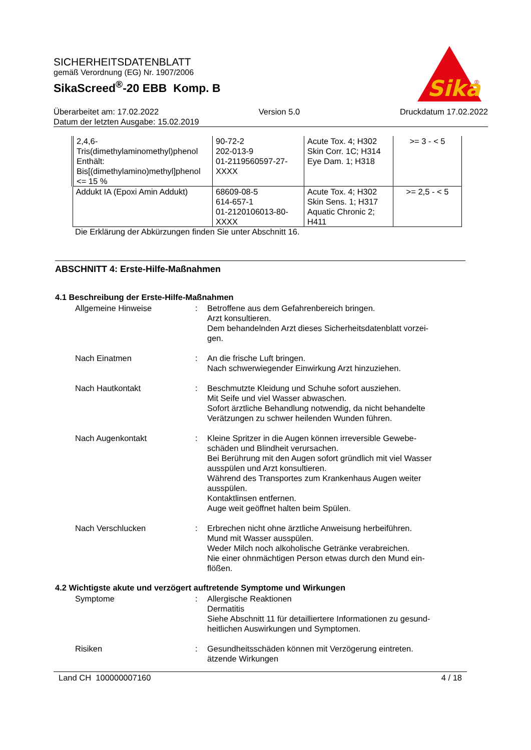SICHERHEITSDATENBLATT
gemäß Verordnung (EG) Nr. 1907/2006
SikaScreed<sup>®</sup>-20 EBB Komp. B
Sika
®
Überarbeitet am: 17.02.2022 Version 5.0 Druckdatum 17.02.2022
Datum der letzten Ausgabe: 15.02.2019
| 2,4,6- Tris(dimethylaminomethyl)phenol Enthält: Bis[(dimethylamino)methyl]phenol <= 15 % | 90-72-2 202-013-9 01-2119560597-27- XXXX | Acute Tox. 4; H302 Skin Corr. 1C; H314 Eye Dam. 1; H318 | >= 3 - < 5 |
| Addukt IA (Epoxi Amin Addukt) | 68609-08-5 614-657-1 01-2120106013-80- XXXX | Acute Tox. 4; H302 Skin Sens. 1; H317 Aquatic Chronic 2; H411 | >= 2,5 - < 5 |
Die Erklärung der Abkürzungen finden Sie unter Abschnitt 16.
ABSCHNITT 4: Erste-Hilfe-Maßnahmen
4.1 Beschreibung der Erste-Hilfe-Maßnahmen
Allgemeine Hinweise : Betroffene aus dem Gefahrenbereich bringen.
Arzt konsultieren.
Dem behandelnden Arzt dieses Sicherheitsdatenblatt vorzei-
gen.
Nach Einatmen : An die frische Luft bringen.
Nach schwerwiegender Einwirkung Arzt hinzuziehen.
Nach Hautkontakt : Beschmutzte Kleidung und Schuhe sofort ausziehen.
Mit Seife und viel Wasser abwaschen.
Sofort ärztliche Behandlung notwendig, da nicht behandelte
Verätzungen zu schwer heilenden Wunden führen.
Nach Augenkontakt : Kleine Spritzer in die Augen können irreversible Gewebe-
schäden und Blindheit verursachen.
Bei Berührung mit den Augen sofort gründlich mit viel Wasser
ausspülen und Arzt konsultieren.
Während des Transportes zum Krankenhaus Augen weiter
ausspülen.
Kontaktlinsen entfernen.
Auge weit geöffnet halten beim Spülen.
Nach Verschlucken : Erbrechen nicht ohne ärztliche Anweisung herbeiführen.
Mund mit Wasser ausspülen.
Weder Milch noch alkoholische Getränke verabreichen.
Nie einer ohnmächtigen Person etwas durch den Mund ein-
flößen.
4.2 Wichtigste akute und verzögert auftretende Symptome und Wirkungen
Symptome : Allergische Reaktionen
Dermatitis
Siehe Abschnitt 11 für detailliertere Informationen zu gesund-
heitlichen Auswirkungen und Symptomen.
Risiken : Gesundheitsschäden können mit Verzögerung eintreten.
ätzende Wirkungen
Land CH 100000007160 4 / 18